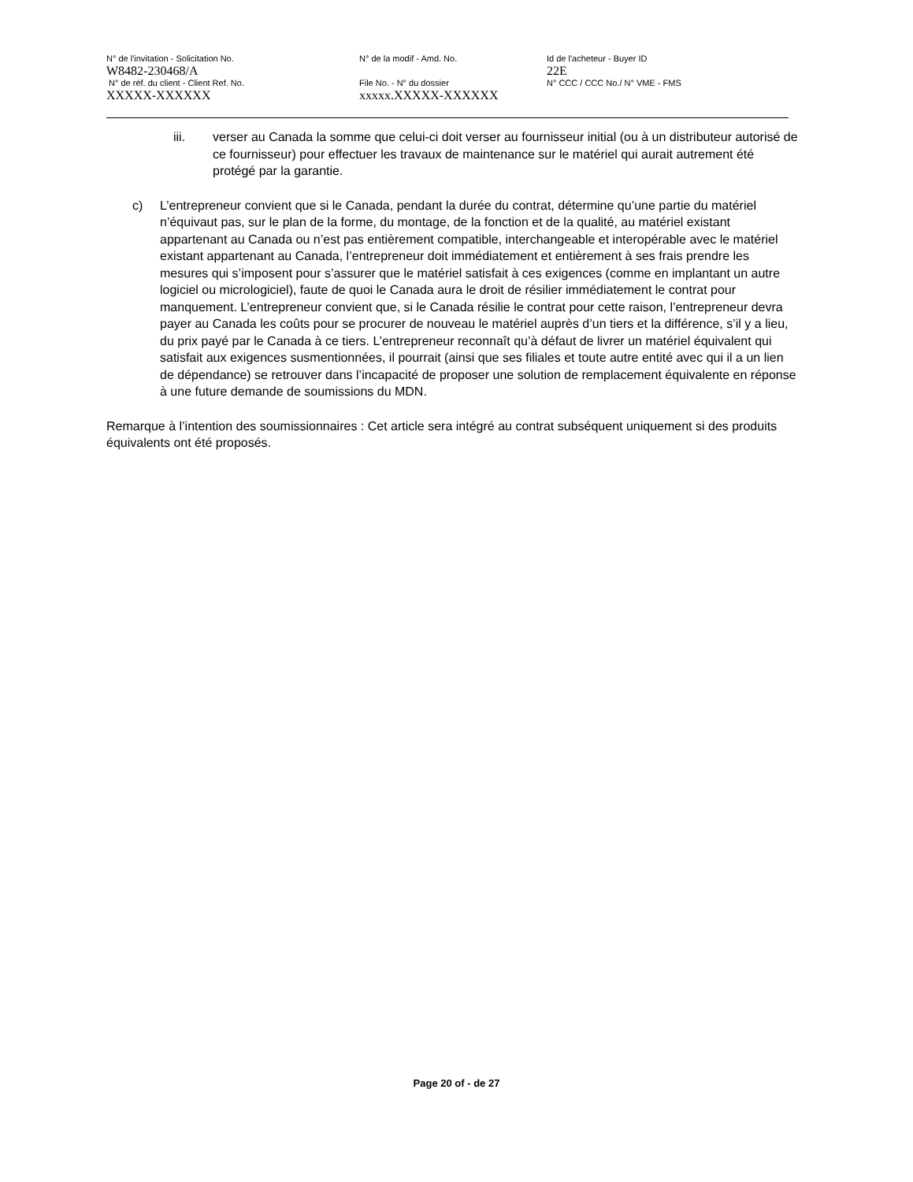N° de l'invitation - Solicitation No.
W8482-230468/A
N° de la modif - Amd. No.
Id de l'acheteur - Buyer ID
22E
N° de réf. du client - Client Ref. No.
XXXXX-XXXXXX
File No. - N° du dossier
xxxxx.XXXXX-XXXXXX
N° CCC / CCC No./ N° VME - FMS
iii. verser au Canada la somme que celui-ci doit verser au fournisseur initial (ou à un distributeur autorisé de ce fournisseur) pour effectuer les travaux de maintenance sur le matériel qui aurait autrement été protégé par la garantie.
c) L’entrepreneur convient que si le Canada, pendant la durée du contrat, détermine qu’une partie du matériel n’équivaut pas, sur le plan de la forme, du montage, de la fonction et de la qualité, au matériel existant appartenant au Canada ou n’est pas entièrement compatible, interchangeable et interopérable avec le matériel existant appartenant au Canada, l’entrepreneur doit immédiatement et entièrement à ses frais prendre les mesures qui s’imposent pour s’assurer que le matériel satisfait à ces exigences (comme en implantant un autre logiciel ou micrologiciel), faute de quoi le Canada aura le droit de résilier immédiatement le contrat pour manquement. L’entrepreneur convient que, si le Canada résilie le contrat pour cette raison, l’entrepreneur devra payer au Canada les coûts pour se procurer de nouveau le matériel auprès d’un tiers et la différence, s’il y a lieu, du prix payé par le Canada à ce tiers. L’entrepreneur reconnaît qu’à défaut de livrer un matériel équivalent qui satisfait aux exigences susmentionnées, il pourrait (ainsi que ses filiales et toute autre entité avec qui il a un lien de dépendance) se retrouver dans l’incapacité de proposer une solution de remplacement équivalente en réponse à une future demande de soumissions du MDN.
Remarque à l’intention des soumissionnaires : Cet article sera intégré au contrat subséquent uniquement si des produits équivalents ont été proposés.
Page 20 of - de 27